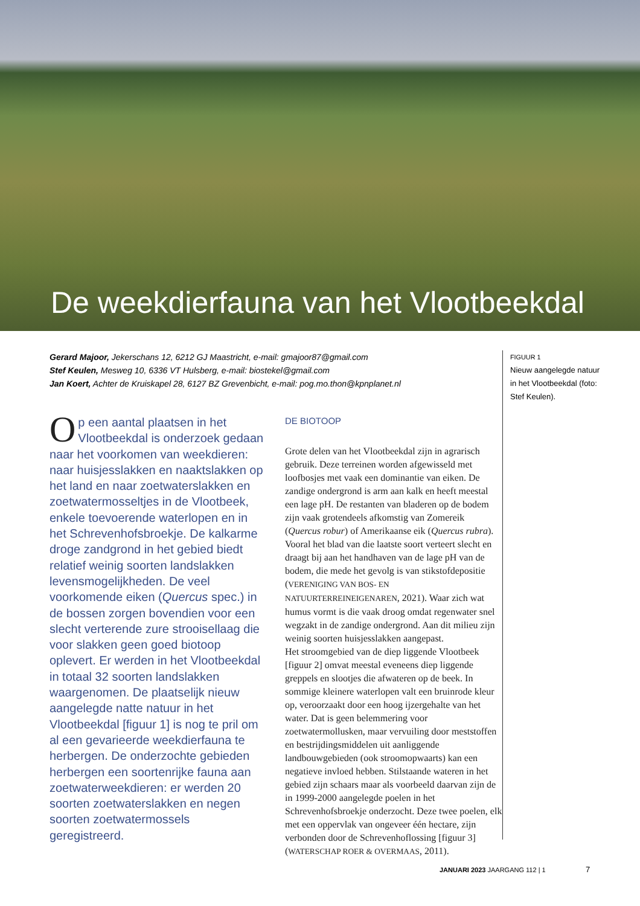De weekdierfauna van het Vlootbeekdal
Gerard Majoor, Jekerschans 12, 6212 GJ Maastricht, e-mail: gmajoor87@gmail.com
Stef Keulen, Mesweg 10, 6336 VT Hulsberg, e-mail: biostekel@gmail.com
Jan Koert, Achter de Kruiskapel 28, 6127 BZ Grevenbicht, e-mail: pog.mo.thon@kpnplanet.nl
Op een aantal plaatsen in het Vlootbeekdal is onderzoek gedaan naar het voorkomen van weekdieren: naar huisjesslakken en naaktslakken op het land en naar zoetwaterslakken en zoetwatermosseltjes in de Vlootbeek, enkele toevoerende waterlopen en in het Schrevenhofsbroekje. De kalkarme droge zandgrond in het gebied biedt relatief weinig soorten landslakken levensmogelijkheden. De veel voorkomende eiken (Quercus spec.) in de bossen zorgen bovendien voor een slecht verterende zure strooisellaag die voor slakken geen goed biotoop oplevert. Er werden in het Vlootbeekdal in totaal 32 soorten landslakken waargenomen. De plaatselijk nieuw aangelegde natte natuur in het Vlootbeekdal [figuur 1] is nog te pril om al een gevarieerde weekdierfauna te herbergen. De onderzochte gebieden herbergen een soortenrijke fauna aan zoetwaterweekdieren: er werden 20 soorten zoetwaterslakken en negen soorten zoetwatermossels geregistreerd.
DE BIOTOOP
Grote delen van het Vlootbeekdal zijn in agrarisch gebruik. Deze terreinen worden afgewisseld met loofbosjes met vaak een dominantie van eiken. De zandige ondergrond is arm aan kalk en heeft meestal een lage pH. De restanten van bladeren op de bodem zijn vaak grotendeels afkomstig van Zomereik (Quercus robur) of Amerikaanse eik (Quercus rubra). Vooral het blad van die laatste soort verteert slecht en draagt bij aan het handhaven van de lage pH van de bodem, die mede het gevolg is van stikstofdepositie (VERENIGING VAN BOS- EN NATUURTERREINEIGENAREN, 2021). Waar zich wat humus vormt is die vaak droog omdat regenwater snel wegzakt in de zandige ondergrond. Aan dit milieu zijn weinig soorten huisjesslakken aangepast.
Het stroomgebied van de diep liggende Vlootbeek [figuur 2] omvat meestal eveneens diep liggende greppels en slootjes die afwateren op de beek. In sommige kleinere waterlopen valt een bruinrode kleur op, veroorzaakt door een hoog ijzergehalte van het water. Dat is geen belemmering voor zoetwatermollusken, maar vervuiling door meststoffen en bestrijdingsmiddelen uit aanliggende landbouwgebieden (ook stroomopwaarts) kan een negatieve invloed hebben. Stilstaande wateren in het gebied zijn schaars maar als voorbeeld daarvan zijn de in 1999-2000 aangelegde poelen in het Schrevenhofsbroekje onderzocht. Deze twee poelen, elk met een oppervlak van ongeveer één hectare, zijn verbonden door de Schrevenhoflossing [figuur 3] (WATERSCHAP ROER & OVERMAAS, 2011).
FIGUUR 1
Nieuw aangelegde natuur in het Vlootbeekdal (foto: Stef Keulen).
JANUARI 2023 JAARGANG 112 | 1 7